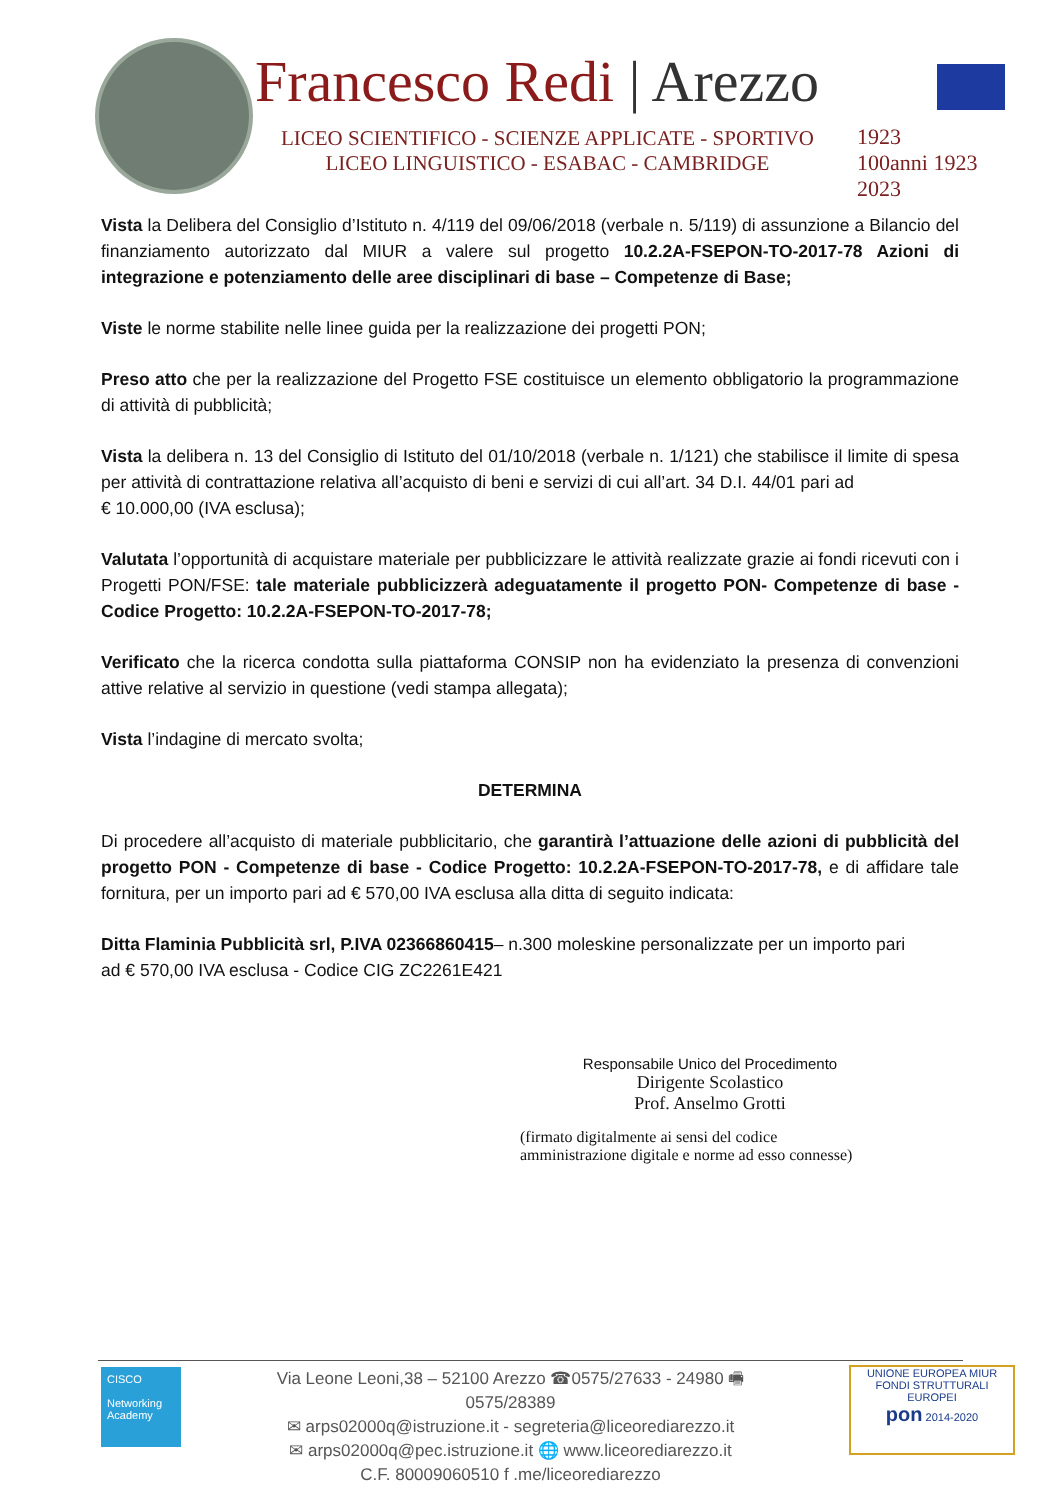Francesco Redi | Arezzo
LICEO SCIENTIFICO - SCIENZE APPLICATE - SPORTIVO
LICEO LINGUISTICO - ESABAC - CAMBRIDGE
1923
100anni 1923 2023
Vista la Delibera del Consiglio d’Istituto n. 4/119 del 09/06/2018 (verbale n. 5/119) di assunzione a Bilancio del finanziamento autorizzato dal MIUR a valere sul progetto 10.2.2A-FSEPON-TO-2017-78 Azioni di integrazione e potenziamento delle aree disciplinari di base – Competenze di Base;
Viste le norme stabilite nelle linee guida per la realizzazione dei progetti PON;
Preso atto che per la realizzazione del Progetto FSE costituisce un elemento obbligatorio la programmazione di attività di pubblicità;
Vista la delibera n. 13 del Consiglio di Istituto del 01/10/2018 (verbale n. 1/121) che stabilisce il limite di spesa per attività di contrattazione relativa all’acquisto di beni e servizi di cui all’art. 34 D.I. 44/01 pari ad
€ 10.000,00 (IVA esclusa);
Valutata l’opportunità di acquistare materiale per pubblicizzare le attività realizzate grazie ai fondi ricevuti con i Progetti PON/FSE: tale materiale pubblicizzerà adeguatamente il progetto PON- Competenze di base - Codice Progetto: 10.2.2A-FSEPON-TO-2017-78;
Verificato che la ricerca condotta sulla piattaforma CONSIP non ha evidenziato la presenza di convenzioni attive relative al servizio in questione (vedi stampa allegata);
Vista l’indagine di mercato svolta;
DETERMINA
Di procedere all’acquisto di materiale pubblicitario, che garantirà l’attuazione delle azioni di pubblicità del progetto PON - Competenze di base - Codice Progetto: 10.2.2A-FSEPON-TO-2017-78, e di affidare tale fornitura, per un importo pari ad € 570,00 IVA esclusa alla ditta di seguito indicata:
Ditta Flaminia Pubblicità srl, P.IVA 02366860415– n.300 moleskine personalizzate per un importo pari
ad € 570,00 IVA esclusa - Codice CIG ZC2261E421
Responsabile Unico del Procedimento
Dirigente Scolastico
Prof. Anselmo Grotti
(firmato digitalmente ai sensi del codice
amministrazione digitale e norme ad esso connesse)
CISCO
Networking Academy
Via Leone Leoni,38 – 52100 Arezzo ☎0575/27633 - 24980 🖷 0575/28389
✉ arps02000q@istruzione.it - segreteria@liceorediarezzo.it
✉ arps02000q@pec.istruzione.it 🌐 www.liceorediarezzo.it
C.F. 80009060510 f .me/liceorediarezzo
UNIONE EUROPEA MIUR
FONDI STRUTTURALI EUROPEI
pon 2014-2020